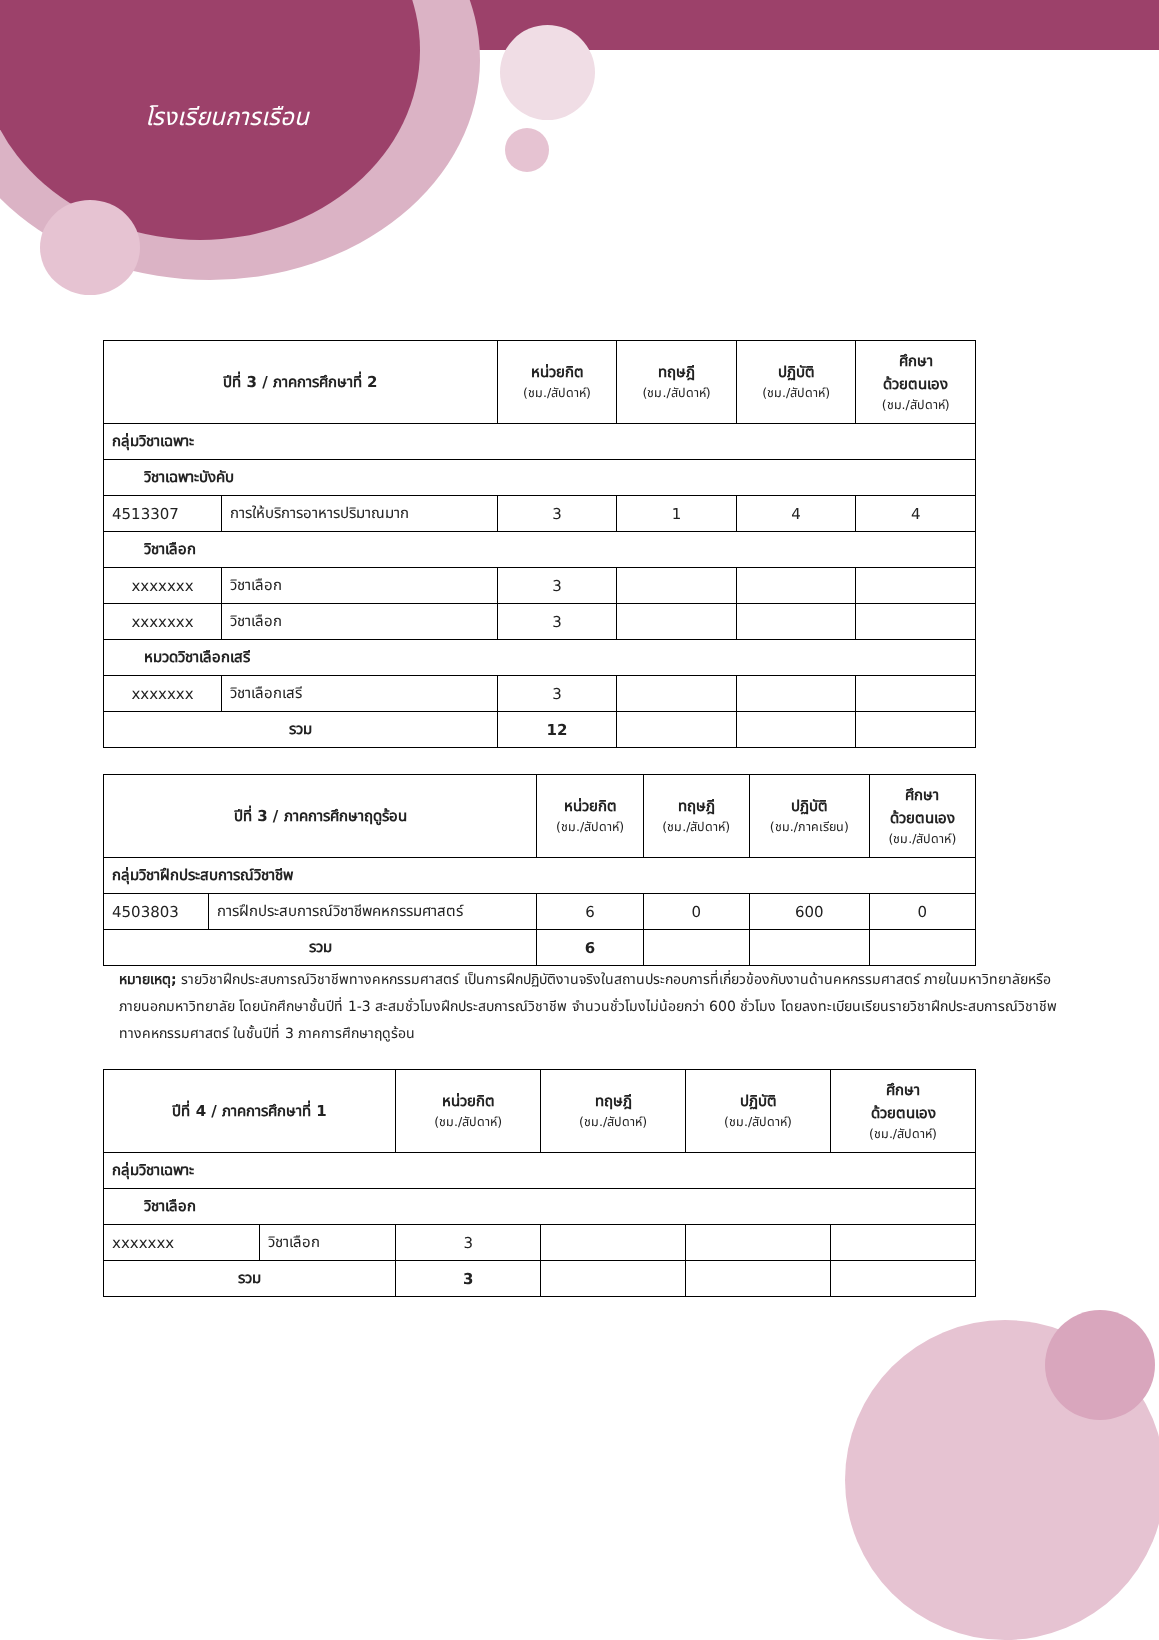โรงเรียนการเรือน
| ปีที่ 3 / ภาคการศึกษาที่ 2 | | หน่วยกิต (ชม./สัปดาห์) | ทฤษฎี (ชม./สัปดาห์) | ปฏิบัติ (ชม./สัปดาห์) | ศึกษา ด้วยตนเอง (ชม./สัปดาห์) |
| --- | --- | --- | --- | --- | --- |
| กลุ่มวิชาเฉพาะ | | | | | |
| วิชาเฉพาะบังคับ | | | | | |
| 4513307 | การให้บริการอาหารปริมาณมาก | 3 | 1 | 4 | 4 |
| วิชาเลือก | | | | | |
| xxxxxxx | วิชาเลือก | 3 | | | |
| xxxxxxx | วิชาเลือก | 3 | | | |
| หมวดวิชาเลือกเสรี | | | | | |
| xxxxxxx | วิชาเลือกเสรี | 3 | | | |
| รวม | | 12 | | | |
| ปีที่ 3 / ภาคการศึกษาฤดูร้อน | | หน่วยกิต (ชม./สัปดาห์) | ทฤษฎี (ชม./สัปดาห์) | ปฏิบัติ (ชม./ภาคเรียน) | ศึกษา ด้วยตนเอง (ชม./สัปดาห์) |
| --- | --- | --- | --- | --- | --- |
| กลุ่มวิชาฝึกประสบการณ์วิชาชีพ | | | | | |
| 4503803 | การฝึกประสบการณ์วิชาชีพคหกรรมศาสตร์ | 6 | 0 | 600 | 0 |
| รวม | | 6 | | | |
หมายเหตุ; รายวิชาฝึกประสบการณ์วิชาชีพทางคหกรรมศาสตร์ เป็นการฝึกปฏิบัติงานจริงในสถานประกอบการที่เกี่ยวข้องกับงานด้านคหกรรมศาสตร์ ภายในมหาวิทยาลัยหรือภายนอกมหาวิทยาลัย โดยนักศึกษาชั้นปีที่ 1-3 สะสมชั่วโมงฝึกประสบการณ์วิชาชีพ จำนวนชั่วโมงไม่น้อยกว่า 600 ชั่วโมง โดยลงทะเบียนเรียนรายวิชาฝึกประสบการณ์วิชาชีพทางคหกรรมศาสตร์ ในชั้นปีที่ 3 ภาคการศึกษาฤดูร้อน
| ปีที่ 4 / ภาคการศึกษาที่ 1 | | หน่วยกิต (ชม./สัปดาห์) | ทฤษฎี (ชม./สัปดาห์) | ปฏิบัติ (ชม./สัปดาห์) | ศึกษา ด้วยตนเอง (ชม./สัปดาห์) |
| --- | --- | --- | --- | --- | --- |
| กลุ่มวิชาเฉพาะ | | | | | |
| วิชาเลือก | | | | | |
| xxxxxxx | วิชาเลือก | 3 | | | |
| รวม | | 3 | | | |